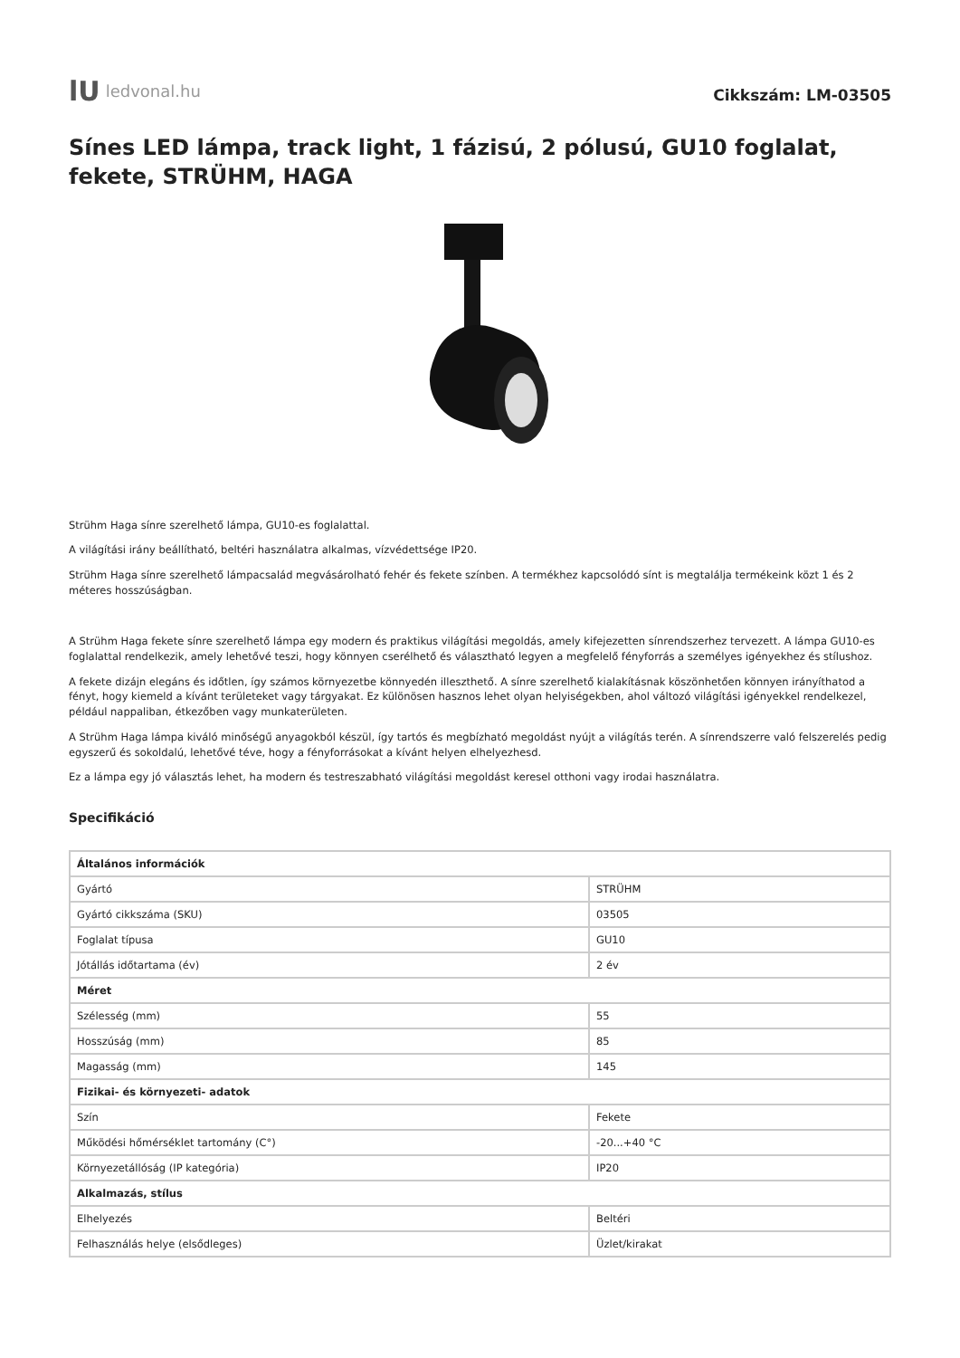lU ledvonal.hu
Cikkszám: LM-03505
Sínes LED lámpa, track light, 1 fázisú, 2 pólusú, GU10 foglalat, fekete, STRÜHM, HAGA
Strühm Haga sínre szerelhető lámpa, GU10-es foglalattal.
A világítási irány beállítható, beltéri használatra alkalmas, vízvédettsége IP20.
Strühm Haga sínre szerelhető lámpacsalád megvásárolható fehér és fekete színben. A termékhez kapcsolódó sínt is megtalálja termékeink közt 1 és 2 méteres hosszúságban.
A Strühm Haga fekete sínre szerelhető lámpa egy modern és praktikus világítási megoldás, amely kifejezetten sínrendszerhez tervezett. A lámpa GU10-es foglalattal rendelkezik, amely lehetővé teszi, hogy könnyen cserélhető és választható legyen a megfelelő fényforrás a személyes igényekhez és stílushoz.
A fekete dizájn elegáns és időtlen, így számos környezetbe könnyedén illeszthető. A sínre szerelhető kialakításnak köszönhetően könnyen irányíthatod a fényt, hogy kiemeld a kívánt területeket vagy tárgyakat. Ez különösen hasznos lehet olyan helyiségekben, ahol változó világítási igényekkel rendelkezel, például nappaliban, étkezőben vagy munkaterületen.
A Strühm Haga lámpa kiváló minőségű anyagokból készül, így tartós és megbízható megoldást nyújt a világítás terén. A sínrendszerre való felszerelés pedig egyszerű és sokoldalú, lehetővé téve, hogy a fényforrásokat a kívánt helyen elhelyezhesd.
Ez a lámpa egy jó választás lehet, ha modern és testreszabható világítási megoldást keresel otthoni vagy irodai használatra.
Specifikáció
| Általános információk | |
| --- | --- |
| Gyártó | STRÜHM |
| Gyártó cikkszáma (SKU) | 03505 |
| Foglalat típusa | GU10 |
| Jótállás időtartama (év) | 2 év |
| Méret | |
| Szélesség (mm) | 55 |
| Hosszúság (mm) | 85 |
| Magasság (mm) | 145 |
| Fizikai- és környezeti- adatok | |
| Szín | Fekete |
| Működési hőmérséklet tartomány (C°) | -20...+40 °C |
| Környezetállóság (IP kategória) | IP20 |
| Alkalmazás, stílus | |
| Elhelyezés | Beltéri |
| Felhasználás helye (elsődleges) | Üzlet/kirakat |